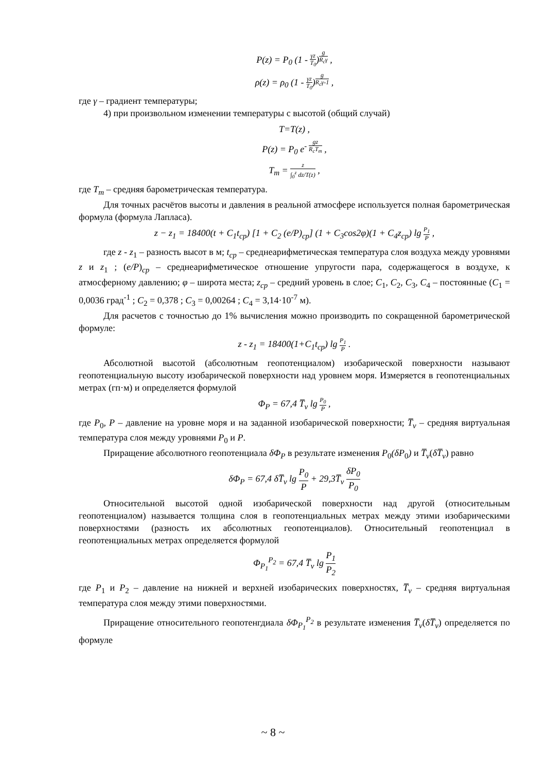P(z) = P<sub>0</sub> (1 - γz T<sub>0</sub>)<sup>g R<sub>c</sub>γ</sup> ,
ρ(z) = ρ<sub>0</sub> (1 - γz T<sub>0</sub>)<sup>g R<sub>c</sub>γ-1</sup> ,
где γ – градиент температуры;
4) при произвольном изменении температуры с высотой (общий случай)
T=T(z) ,
P(z) = P<sub>0</sub> e<sup>- gz R<sub>c</sub>T<sub>m</sub></sup> ,
T<sub>m</sub> = z ∫<sub>0</sub><sup>z</sup> dz/T(z) ,
где T<sub>m</sub> – средняя барометрическая температура.
Для точных расчётов высоты и давления в реальной атмосфере используется полная барометрическая формула (формула Лапласа).
z − z<sub>1</sub> = 18400(t + C<sub>1</sub>t<sub>ср</sub>) [1 + C<sub>2</sub> (e/P)<sub>ср</sub>] (1 + C<sub>3</sub>cos2φ)(1 + C<sub>4</sub>z<sub>ср</sub>) lg P<sub>1</sub> P ,
где z - z<sub>1</sub> – разность высот в м; t<sub>cp</sub> – среднеарифметическая температура слоя воздуха между уровнями z и z<sub>1</sub> ; (e/P)<sub>cp</sub> – среднеарифметическое отношение упругости пара, содержащегося в воздухе, к атмосферному давлению; φ – широта места; z<sub>cp</sub> – средний уровень в слое; C<sub>1</sub>, C<sub>2</sub>, C<sub>3</sub>, C<sub>4</sub> – постоянные (C<sub>1</sub> = 0,0036 град<sup>-1</sup> ; C<sub>2</sub> = 0,378 ; C<sub>3</sub> = 0,00264 ; C<sub>4</sub> = 3,14·10<sup>-7</sup> м).
Для расчетов с точностью до 1% вычисления можно производить по сокращенной барометрической формуле:
z - z<sub>1</sub> = 18400(1+C<sub>1</sub>t<sub>cp</sub>) lg P<sub>1</sub> P .
Абсолютной высотой (абсолютным геопотенциалом) изобарической поверхности называют геопотенциальную высоту изобарической поверхности над уровнем моря. Измеряется в геопотенциальных метрах (гп·м) и определяется формулой
Φ<sub>P</sub> = 67,4 T̅<sub>v</sub> lg P<sub>0</sub> P ,
где P<sub>0</sub>, P – давление на уровне моря и на заданной изобарической поверхности; T̅<sub>v</sub> – средняя виртуальная температура слоя между уровнями P<sub>0</sub> и P.
Приращение абсолютного геопотенциала δΦ<sub>P</sub> в результате изменения P<sub>0</sub>(δP<sub>0</sub>) и T̅<sub>v</sub>(δT̅<sub>v</sub>) равно
δΦ<sub>P</sub> = 67,4 δT̅<sub>v</sub> lg P<sub>0</sub> P + 29,3T̅<sub>v</sub> δP<sub>0</sub> P<sub>0</sub>
Относительной высотой одной изобарической поверхности над другой (относительным геопотенциалом) называется толщина слоя в геопотенциальных метрах между этими изобарическими поверхностями (разность их абсолютных геопотенциалов). Относительный геопотенциал в геопотенциальных метрах определяется формулой
Φ<sub>P<sub>1</sub></sub><sup>P<sub>2</sub></sup> = 67,4 T̅<sub>v</sub> lg P<sub>1</sub> P<sub>2</sub>
где P<sub>1</sub> и P<sub>2</sub> – давление на нижней и верхней изобарических поверхностях, T̅<sub>v</sub> – средняя виртуальная температура слоя между этими поверхностями.
Приращение относительного геопотенгдиала δΦ<sub>P<sub>1</sub></sub><sup>P<sub>2</sub></sup> в результате изменения T̅<sub>v</sub>(δT̅<sub>v</sub>) определяется по формуле
~ 8 ~